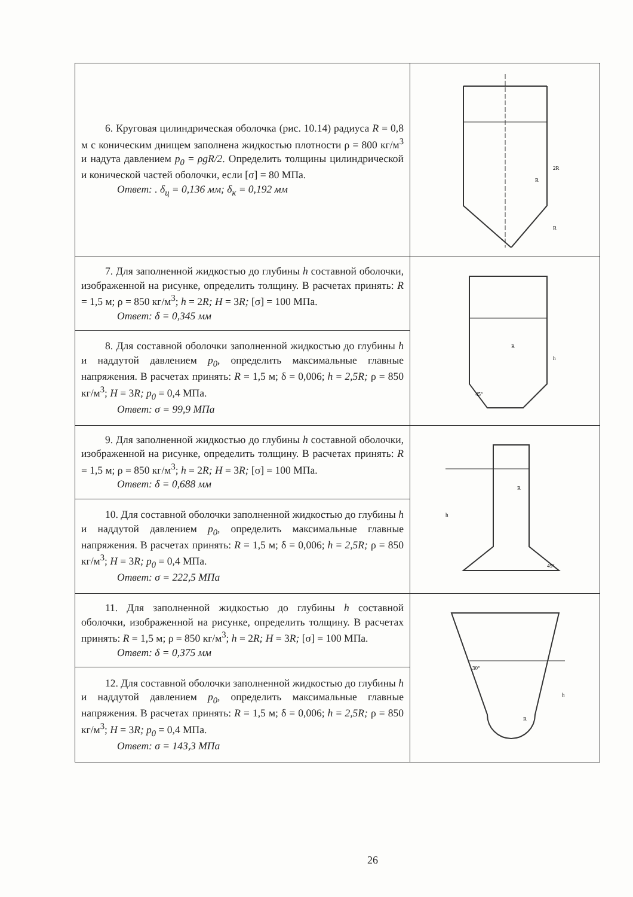| 6. Круговая цилиндрическая оболочка (рис. 10.14) радиуса R = 0,8 м с коническим днищем заполнена жидкостью плотности ρ = 800 кг/м<sup>3</sup> и надута давлением p<sub>0</sub> = ρgR/2 . Определить толщины цилиндрической и конической частей оболочки, если [σ] = 80 МПа. Ответ: . δ<sub>ц</sub> = 0,136 мм; δ<sub>к</sub> = 0,192 мм | 2R R R |
| 7. Для заполненной жидкостью до глубины h составной оболочки, изображенной на рисунке, определить толщину. В расчетах принять: R = 1,5 м; ρ = 850 кг/м<sup>3</sup>; h = 2 R; H = 3 R; [σ] = 100 МПа. Ответ: δ = 0,345 мм | R 45° h |
| 8. Для составной оболочки заполненной жидкостью до глубины h и наддутой давлением p<sub>0</sub>, определить максимальные главные напряжения. В расчетах принять: R = 1,5 м; δ = 0,006; h = 2,5R; ρ = 850 кг/м<sup>3</sup>; H = 3 R; p<sub>0</sub> = 0,4 МПа. Ответ: σ = 99,9 МПа | |
| 9. Для заполненной жидкостью до глубины h составной оболочки, изображенной на рисунке, определить толщину. В расчетах принять: R = 1,5 м; ρ = 850 кг/м<sup>3</sup>; h = 2 R; H = 3 R; [σ] = 100 МПа. Ответ: δ = 0,688 мм | R 45° h |
| 10. Для составной оболочки заполненной жидкостью до глубины h и наддутой давлением p<sub>0</sub>, определить максимальные главные напряжения. В расчетах принять: R = 1,5 м; δ = 0,006; h = 2,5R; ρ = 850 кг/м<sup>3</sup>; H = 3 R; p<sub>0</sub> = 0,4 МПа. Ответ: σ = 222,5 МПа | |
| 11. Для заполненной жидкостью до глубины h составной оболочки, изображенной на рисунке, определить толщину. В расчетах принять: R = 1,5 м; ρ = 850 кг/м<sup>3</sup>; h = 2 R; H = 3 R; [σ] = 100 МПа. Ответ: δ = 0,375 мм | 30° R h |
| 12. Для составной оболочки заполненной жидкостью до глубины h и наддутой давлением p<sub>0</sub>, определить максимальные главные напряжения. В расчетах принять: R = 1,5 м; δ = 0,006; h = 2,5R; ρ = 850 кг/м<sup>3</sup>; H = 3 R; p<sub>0</sub> = 0,4 МПа. Ответ: σ = 143,3 МПа | |
26